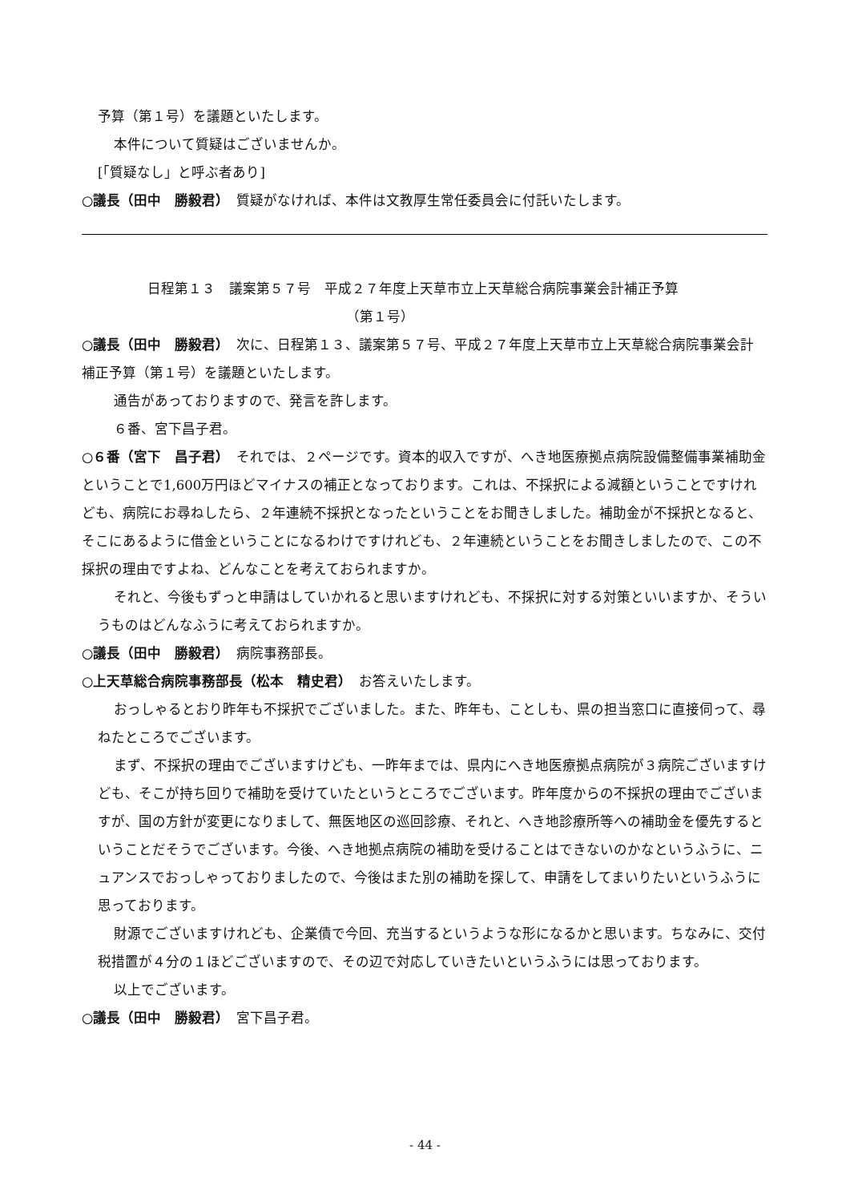予算（第１号）を議題といたします。
本件について質疑はございませんか。
[「質疑なし」と呼ぶ者あり]
○議長（田中　勝毅君）　質疑がなければ、本件は文教厚生常任委員会に付託いたします。
日程第１３　議案第５７号　平成２７年度上天草市立上天草総合病院事業会計補正予算
（第１号）
○議長（田中　勝毅君）　次に、日程第１３、議案第５７号、平成２７年度上天草市立上天草総合病院事業会計補正予算（第１号）を議題といたします。
通告があっておりますので、発言を許します。
６番、宮下昌子君。
○６番（宮下　昌子君）　それでは、２ページです。資本的収入ですが、へき地医療拠点病院設備整備事業補助金ということで1,600万円ほどマイナスの補正となっております。これは、不採択による減額ということですけれども、病院にお尋ねしたら、２年連続不採択となったということをお聞きしました。補助金が不採択となると、そこにあるように借金ということになるわけですけれども、２年連続ということをお聞きしましたので、この不採択の理由ですよね、どんなことを考えておられますか。
それと、今後もずっと申請はしていかれると思いますけれども、不採択に対する対策といいますか、そういうものはどんなふうに考えておられますか。
○議長（田中　勝毅君）　病院事務部長。
○上天草総合病院事務部長（松本　精史君）　お答えいたします。
おっしゃるとおり昨年も不採択でございました。また、昨年も、ことしも、県の担当窓口に直接伺って、尋ねたところでございます。
まず、不採択の理由でございますけども、一昨年までは、県内にへき地医療拠点病院が３病院ございますけども、そこが持ち回りで補助を受けていたというところでございます。昨年度からの不採択の理由でございますが、国の方針が変更になりまして、無医地区の巡回診療、それと、へき地診療所等への補助金を優先するということだそうでございます。今後、へき地拠点病院の補助を受けることはできないのかなというふうに、ニュアンスでおっしゃっておりましたので、今後はまた別の補助を探して、申請をしてまいりたいというふうに思っております。
財源でございますけれども、企業債で今回、充当するというような形になるかと思います。ちなみに、交付税措置が４分の１ほどございますので、その辺で対応していきたいというふうには思っております。
以上でございます。
○議長（田中　勝毅君）　宮下昌子君。
- 44 -